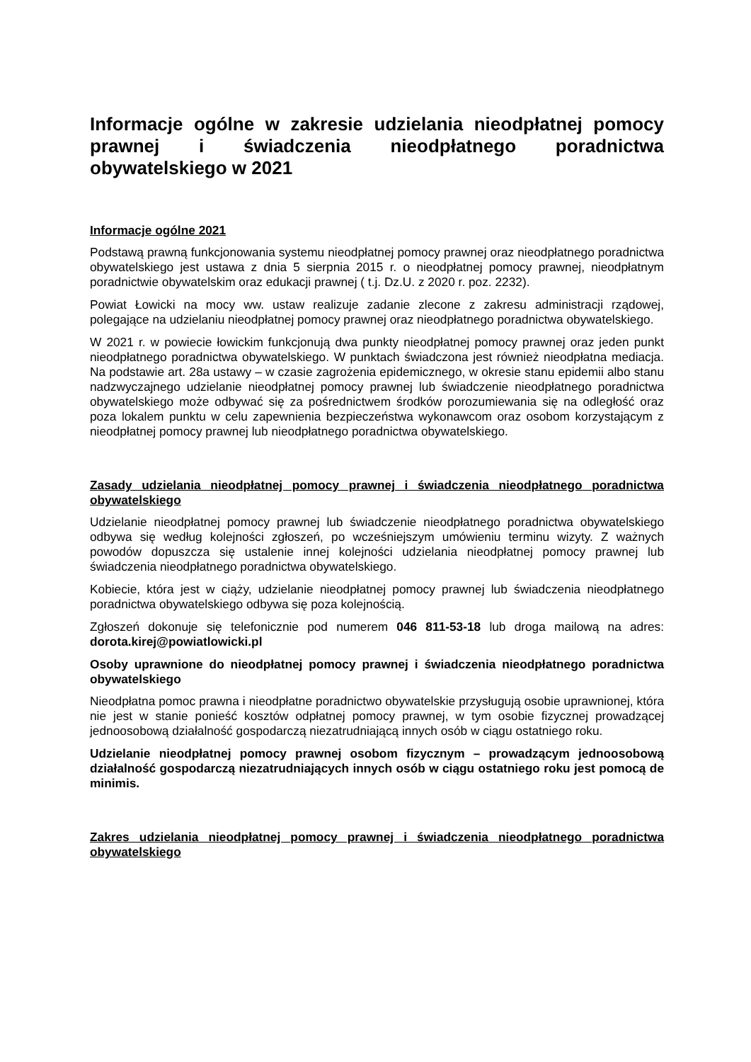Informacje ogólne w zakresie udzielania nieodpłatnej pomocy prawnej i świadczenia nieodpłatnego poradnictwa obywatelskiego w 2021
Informacje ogólne 2021
Podstawą prawną funkcjonowania systemu nieodpłatnej pomocy prawnej oraz nieodpłatnego poradnictwa obywatelskiego jest ustawa z dnia 5 sierpnia 2015 r. o nieodpłatnej pomocy prawnej, nieodpłatnym poradnictwie obywatelskim oraz edukacji prawnej ( t.j. Dz.U. z 2020 r. poz. 2232).
Powiat Łowicki na mocy ww. ustaw realizuje zadanie zlecone z zakresu administracji rządowej, polegające na udzielaniu nieodpłatnej pomocy prawnej oraz nieodpłatnego poradnictwa obywatelskiego.
W 2021 r. w powiecie łowickim funkcjonują dwa punkty nieodpłatnej pomocy prawnej oraz jeden punkt nieodpłatnego poradnictwa obywatelskiego. W punktach świadczona jest również nieodpłatna mediacja. Na podstawie art. 28a ustawy – w czasie zagrożenia epidemicznego, w okresie stanu epidemii albo stanu nadzwyczajnego udzielanie nieodpłatnej pomocy prawnej lub świadczenie nieodpłatnego poradnictwa obywatelskiego może odbywać się za pośrednictwem środków porozumiewania się na odległość oraz poza lokalem punktu w celu zapewnienia bezpieczeństwa wykonawcom oraz osobom korzystającym z nieodpłatnej pomocy prawnej lub nieodpłatnego poradnictwa obywatelskiego.
Zasady udzielania nieodpłatnej pomocy prawnej i świadczenia nieodpłatnego poradnictwa obywatelskiego
Udzielanie nieodpłatnej pomocy prawnej lub świadczenie nieodpłatnego poradnictwa obywatelskiego odbywa się według kolejności zgłoszeń, po wcześniejszym umówieniu terminu wizyty. Z ważnych powodów dopuszcza się ustalenie innej kolejności udzielania nieodpłatnej pomocy prawnej lub świadczenia nieodpłatnego poradnictwa obywatelskiego.
Kobiecie, która jest w ciąży, udzielanie nieodpłatnej pomocy prawnej lub świadczenia nieodpłatnego poradnictwa obywatelskiego odbywa się poza kolejnością.
Zgłoszeń dokonuje się telefonicznie pod numerem 046 811-53-18 lub droga mailową na adres: dorota.kirej@powiatlowicki.pl
Osoby uprawnione do nieodpłatnej pomocy prawnej i świadczenia nieodpłatnego poradnictwa obywatelskiego
Nieodpłatna pomoc prawna i nieodpłatne poradnictwo obywatelskie przysługują osobie uprawnionej, która nie jest w stanie ponieść kosztów odpłatnej pomocy prawnej, w tym osobie fizycznej prowadzącej jednoosobową działalność gospodarczą niezatrudniającą innych osób w ciągu ostatniego roku.
Udzielanie nieodpłatnej pomocy prawnej osobom fizycznym – prowadzącym jednoosobową działalność gospodarczą niezatrudniających innych osób w ciągu ostatniego roku jest pomocą de minimis.
Zakres udzielania nieodpłatnej pomocy prawnej i świadczenia nieodpłatnego poradnictwa obywatelskiego